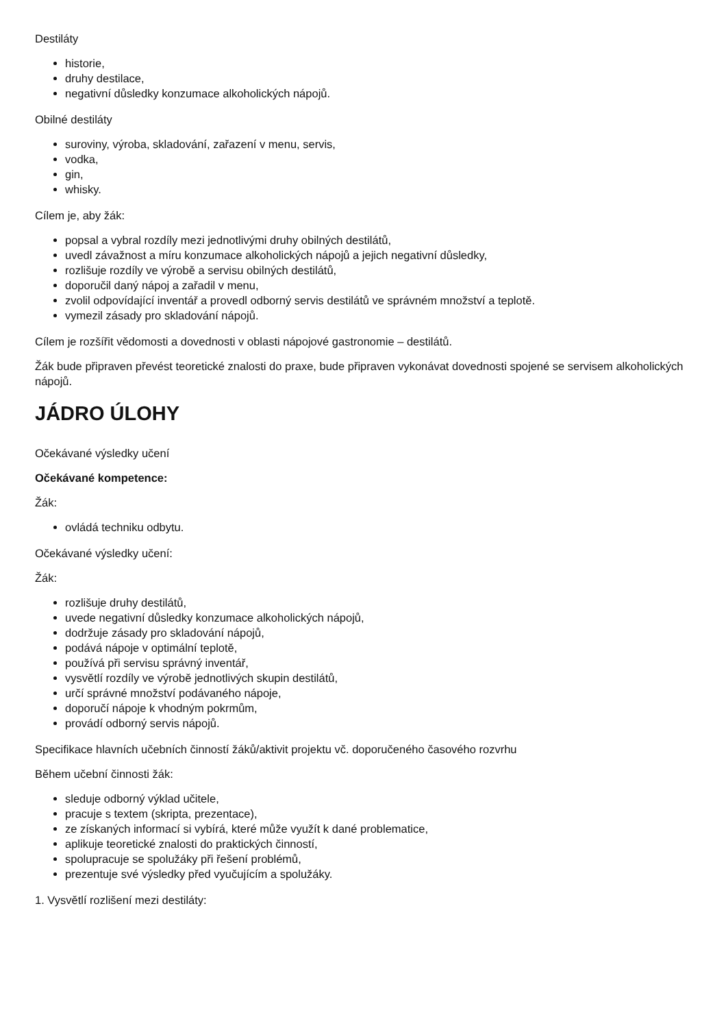Destiláty
historie,
druhy destilace,
negativní důsledky konzumace alkoholických nápojů.
Obilné destiláty
suroviny, výroba, skladování, zařazení v menu, servis,
vodka,
gin,
whisky.
Cílem je, aby žák:
popsal a vybral rozdíly mezi jednotlivými druhy obilných destilátů,
uvedl závažnost a míru konzumace alkoholických nápojů a jejich negativní důsledky,
rozlišuje rozdíly ve výrobě a servisu obilných destilátů,
doporučil daný nápoj a zařadil v menu,
zvolil odpovídající inventář a provedl odborný servis destilátů ve správném množství a teplotě.
vymezil zásady pro skladování nápojů.
Cílem je rozšířit vědomosti a dovednosti v oblasti nápojové gastronomie – destilátů.
Žák bude připraven převést teoretické znalosti do praxe, bude připraven vykonávat dovednosti spojené se servisem alkoholických nápojů.
JÁDRO ÚLOHY
Očekávané výsledky učení
Očekávané kompetence:
Žák:
ovládá techniku odbytu.
Očekávané výsledky učení:
Žák:
rozlišuje druhy destilátů,
uvede negativní důsledky konzumace alkoholických nápojů,
dodržuje zásady pro skladování nápojů,
podává nápoje v optimální teplotě,
používá při servisu správný inventář,
vysvětlí rozdíly ve výrobě jednotlivých skupin destilátů,
určí správné množství podávaného nápoje,
doporučí nápoje k vhodným pokrmům,
provádí odborný servis nápojů.
Specifikace hlavních učebních činností žáků/aktivit projektu vč. doporučeného časového rozvrhu
Během učební činnosti žák:
sleduje odborný výklad učitele,
pracuje s textem (skripta, prezentace),
ze získaných informací si vybírá, které může využít k dané problematice,
aplikuje teoretické znalosti do praktických činností,
spolupracuje se spolužáky při řešení problémů,
prezentuje své výsledky před vyučujícím a spolužáky.
1. Vysvětlí rozlišení mezi destiláty: